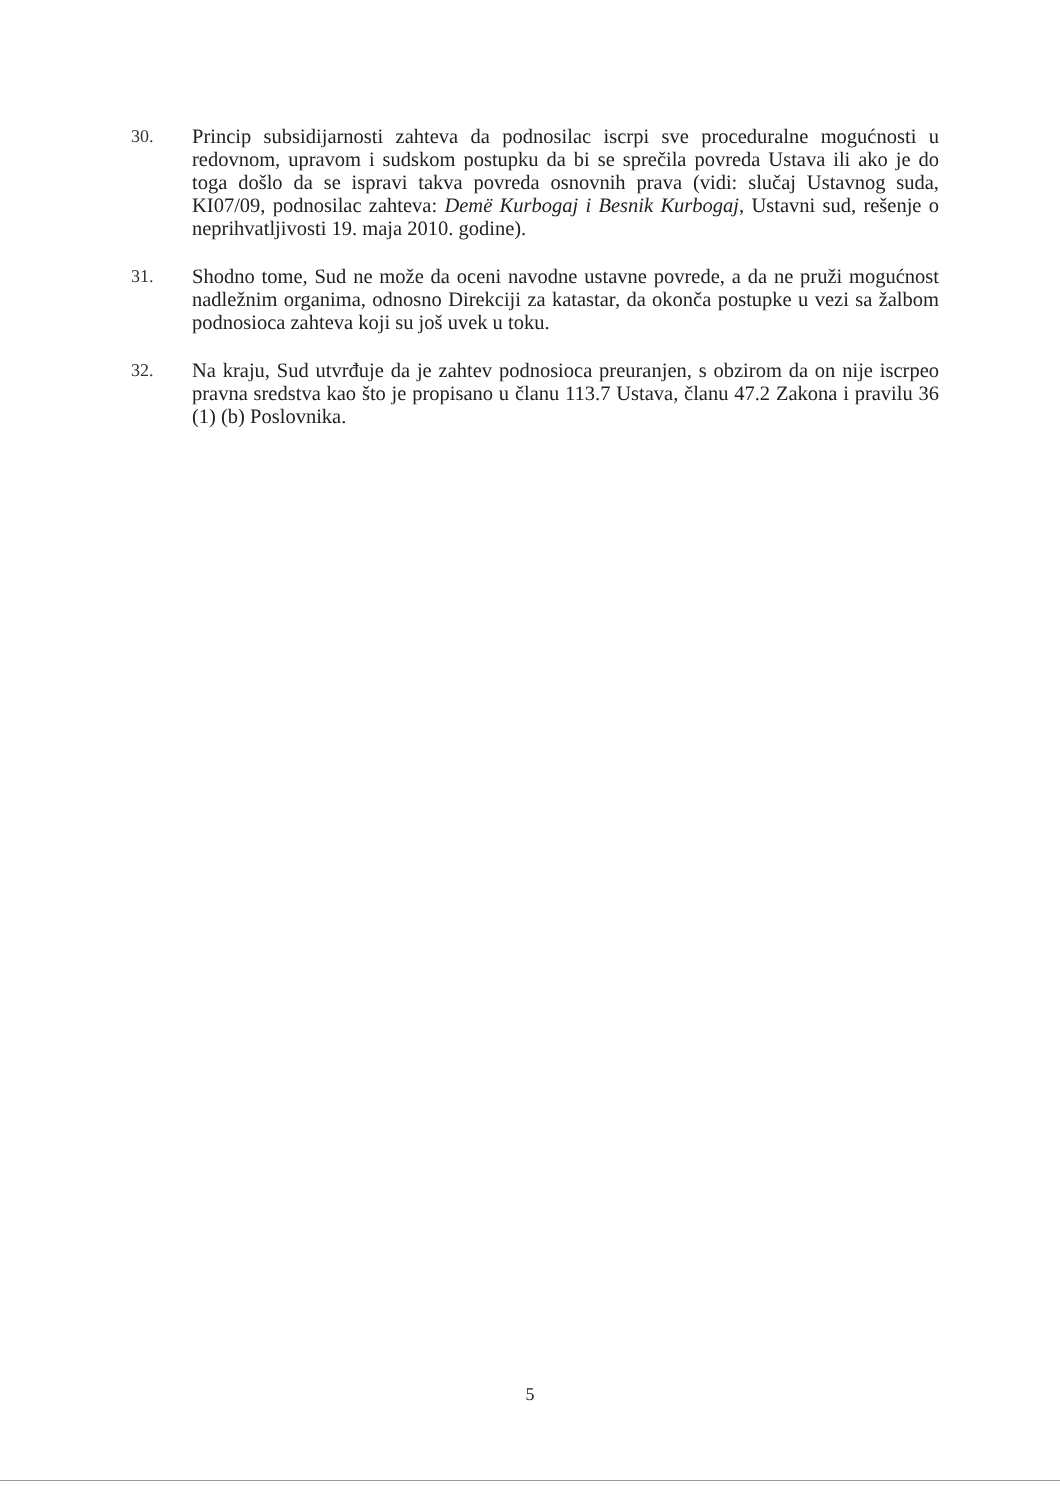30. Princip subsidijarnosti zahteva da podnosilac iscrpi sve proceduralne mogućnosti u redovnom, upravom i sudskom postupku da bi se sprečila povreda Ustava ili ako je do toga došlo da se ispravi takva povreda osnovnih prava (vidi: slučaj Ustavnog suda, KI07/09, podnosilac zahteva: Demë Kurbogaj i Besnik Kurbogaj, Ustavni sud, rešenje o neprihvatljivosti 19. maja 2010. godine).
31. Shodno tome, Sud ne može da oceni navodne ustavne povrede, a da ne pruži mogućnost nadležnim organima, odnosno Direkciji za katastar, da okonča postupke u vezi sa žalbom podnosioca zahteva koji su još uvek u toku.
32. Na kraju, Sud utvrđuje da je zahtev podnosioca preuranjen, s obzirom da on nije iscrpeo pravna sredstva kao što je propisano u članu 113.7 Ustava, članu 47.2 Zakona i pravilu 36 (1) (b) Poslovnika.
5